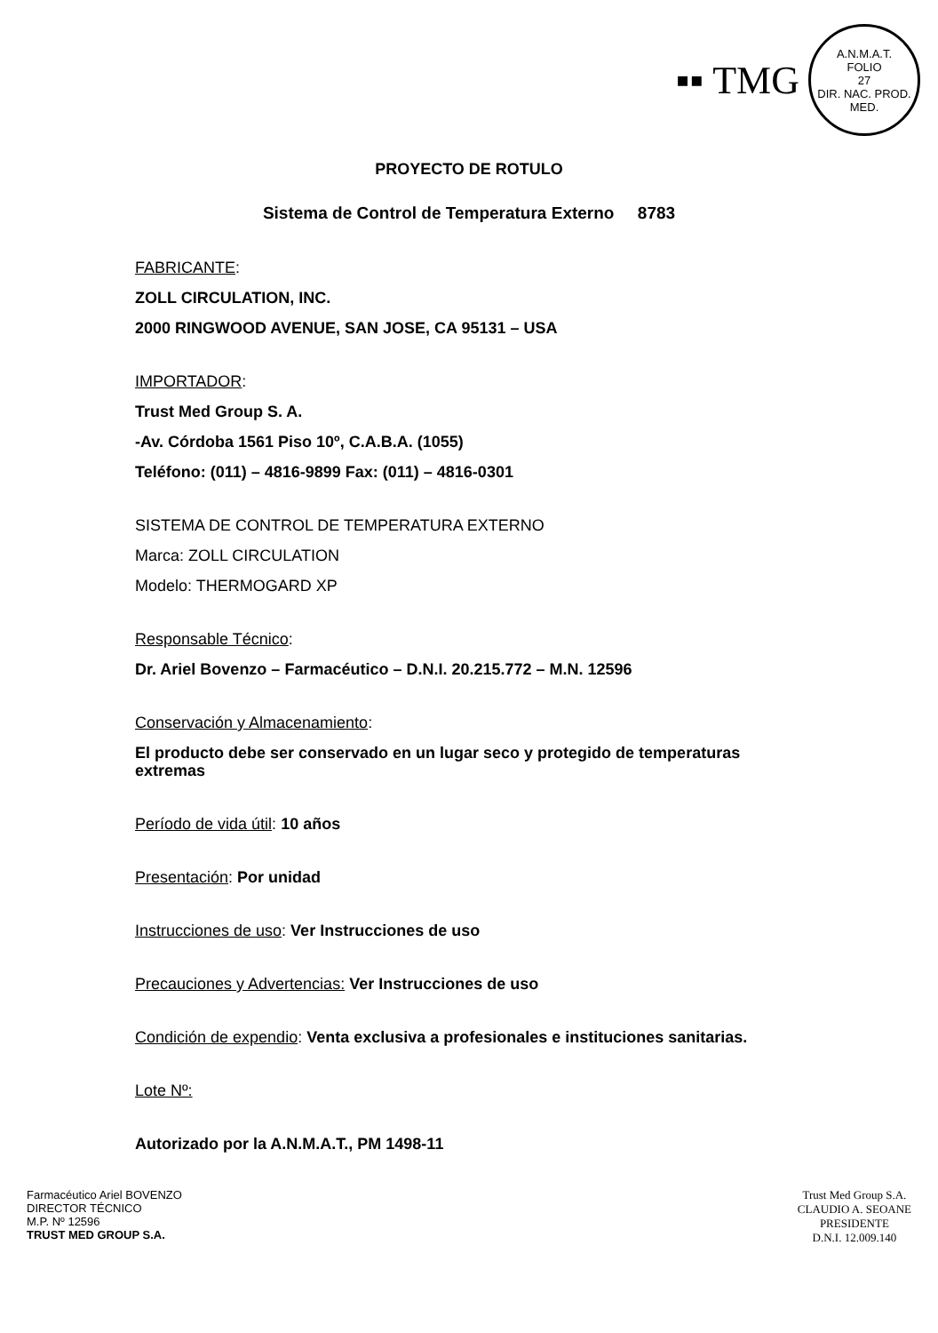▪▪ TMG
A.N.M.A.T.
FOLIO
27
DIR. NAC. PROD. MED.
PROYECTO DE ROTULO
Sistema de Control de Temperatura Externo 8783
FABRICANTE:
ZOLL CIRCULATION, INC.
2000 RINGWOOD AVENUE, SAN JOSE, CA 95131 – USA
IMPORTADOR:
Trust Med Group S. A.
-Av. Córdoba 1561 Piso 10º, C.A.B.A. (1055)
Teléfono: (011) – 4816-9899 Fax: (011) – 4816-0301
SISTEMA DE CONTROL DE TEMPERATURA EXTERNO
Marca: ZOLL CIRCULATION
Modelo: THERMOGARD XP
Responsable Técnico:
Dr. Ariel Bovenzo – Farmacéutico – D.N.I. 20.215.772 – M.N. 12596
Conservación y Almacenamiento:
El producto debe ser conservado en un lugar seco y protegido de temperaturas extremas
Período de vida útil: 10 años
Presentación: Por unidad
Instrucciones de uso: Ver Instrucciones de uso
Precauciones y Advertencias: Ver Instrucciones de uso
Condición de expendio: Venta exclusiva a profesionales e instituciones sanitarias.
Lote Nº:
Autorizado por la A.N.M.A.T., PM 1498-11
Farmacéutico Ariel BOVENZO
DIRECTOR TÉCNICO
M.P. Nº 12596
TRUST MED GROUP S.A.
Trust Med Group S.A.
CLAUDIO A. SEOANE
PRESIDENTE
D.N.I. 12.009.140